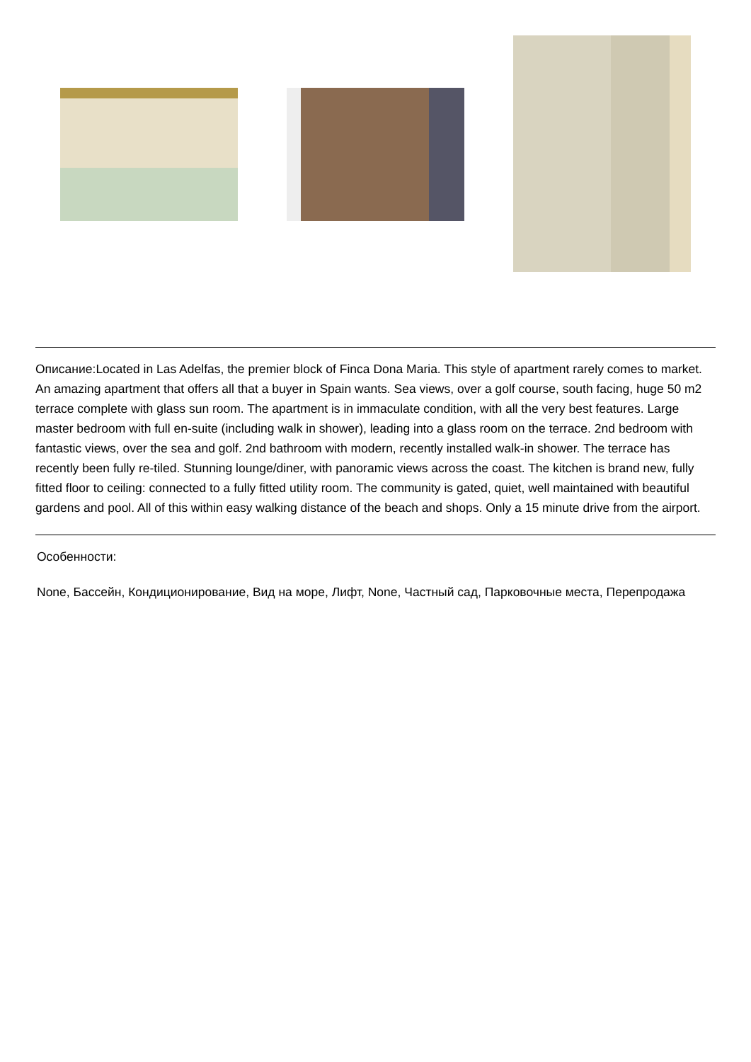Описание:Located in Las Adelfas, the premier block of Finca Dona Maria. This style of apartment rarely comes to market. An amazing apartment that offers all that a buyer in Spain wants. Sea views, over a golf course, south facing, huge 50 m2 terrace complete with glass sun room. The apartment is in immaculate condition, with all the very best features. Large master bedroom with full en-suite (including walk in shower), leading into a glass room on the terrace. 2nd bedroom with fantastic views, over the sea and golf. 2nd bathroom with modern, recently installed walk-in shower. The terrace has recently been fully re-tiled. Stunning lounge/diner, with panoramic views across the coast. The kitchen is brand new, fully fitted floor to ceiling: connected to a fully fitted utility room. The community is gated, quiet, well maintained with beautiful gardens and pool. All of this within easy walking distance of the beach and shops. Only a 15 minute drive from the airport.
Особенности:
None, Бассейн, Кондиционирование, Вид на море, Лифт, None, Частный сад, Парковочные места, Перепродажа